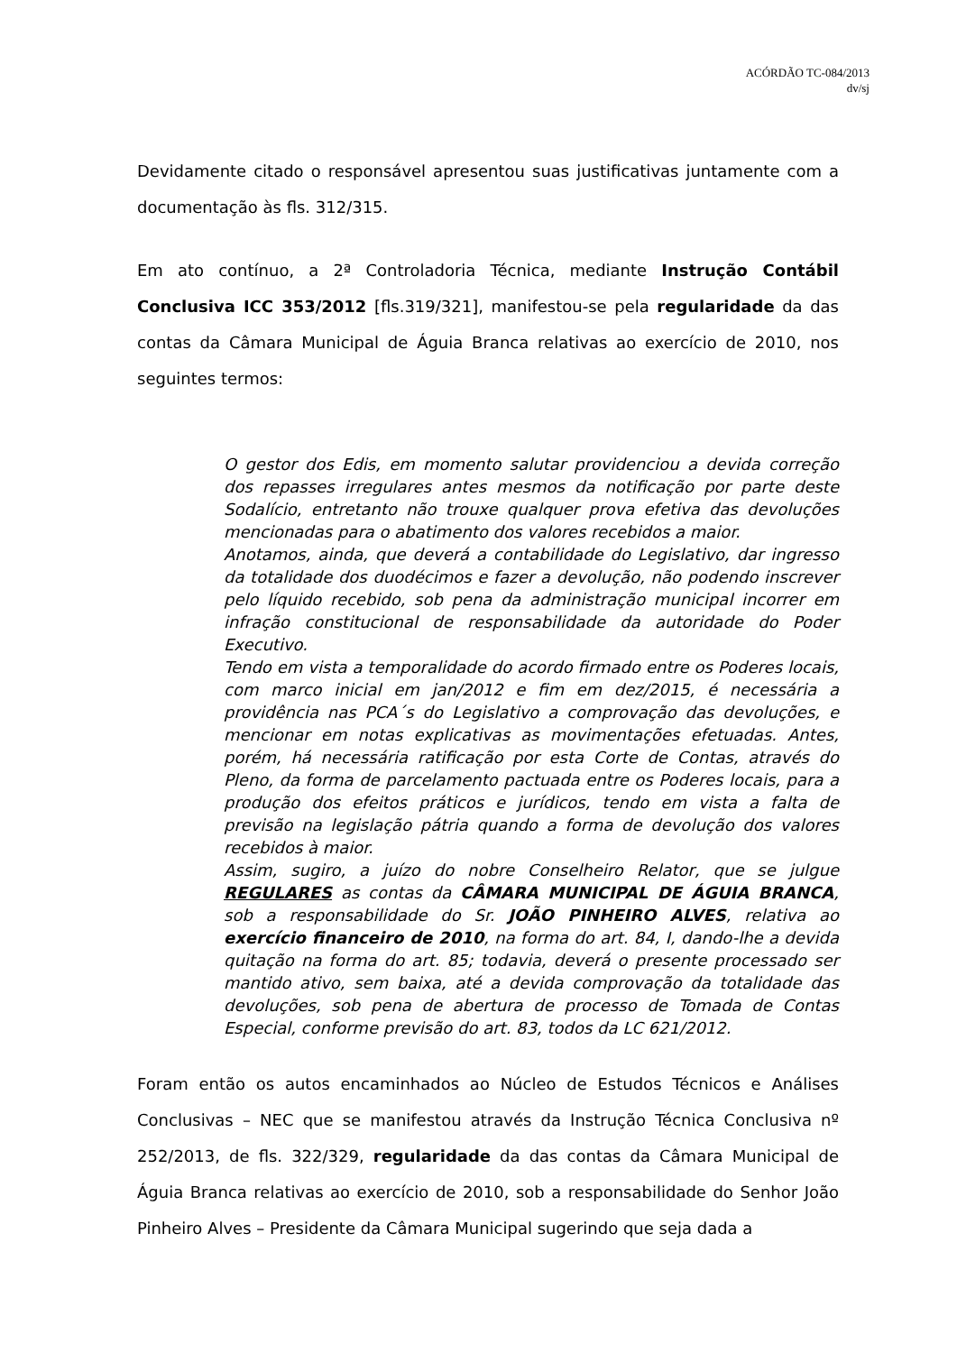ACÓRDÃO TC-084/2013
dv/sj
Devidamente citado o responsável apresentou suas justificativas juntamente com a documentação às fls. 312/315.
Em ato contínuo, a 2ª Controladoria Técnica, mediante Instrução Contábil Conclusiva ICC 353/2012 [fls.319/321], manifestou-se pela regularidade da das contas da Câmara Municipal de Águia Branca relativas ao exercício de 2010, nos seguintes termos:
O gestor dos Edis, em momento salutar providenciou a devida correção dos repasses irregulares antes mesmos da notificação por parte deste Sodalício, entretanto não trouxe qualquer prova efetiva das devoluções mencionadas para o abatimento dos valores recebidos a maior.
Anotamos, ainda, que deverá a contabilidade do Legislativo, dar ingresso da totalidade dos duodécimos e fazer a devolução, não podendo inscrever pelo líquido recebido, sob pena da administração municipal incorrer em infração constitucional de responsabilidade da autoridade do Poder Executivo.
Tendo em vista a temporalidade do acordo firmado entre os Poderes locais, com marco inicial em jan/2012 e fim em dez/2015, é necessária a providência nas PCA´s do Legislativo a comprovação das devoluções, e mencionar em notas explicativas as movimentações efetuadas. Antes, porém, há necessária ratificação por esta Corte de Contas, através do Pleno, da forma de parcelamento pactuada entre os Poderes locais, para a produção dos efeitos práticos e jurídicos, tendo em vista a falta de previsão na legislação pátria quando a forma de devolução dos valores recebidos à maior.
Assim, sugiro, a juízo do nobre Conselheiro Relator, que se julgue REGULARES as contas da CÂMARA MUNICIPAL DE ÁGUIA BRANCA, sob a responsabilidade do Sr. JOÃO PINHEIRO ALVES, relativa ao exercício financeiro de 2010, na forma do art. 84, I, dando-lhe a devida quitação na forma do art. 85; todavia, deverá o presente processado ser mantido ativo, sem baixa, até a devida comprovação da totalidade das devoluções, sob pena de abertura de processo de Tomada de Contas Especial, conforme previsão do art. 83, todos da LC 621/2012.
Foram então os autos encaminhados ao Núcleo de Estudos Técnicos e Análises Conclusivas – NEC que se manifestou através da Instrução Técnica Conclusiva nº 252/2013, de fls. 322/329, regularidade da das contas da Câmara Municipal de Águia Branca relativas ao exercício de 2010, sob a responsabilidade do Senhor João Pinheiro Alves – Presidente da Câmara Municipal sugerindo que seja dada a